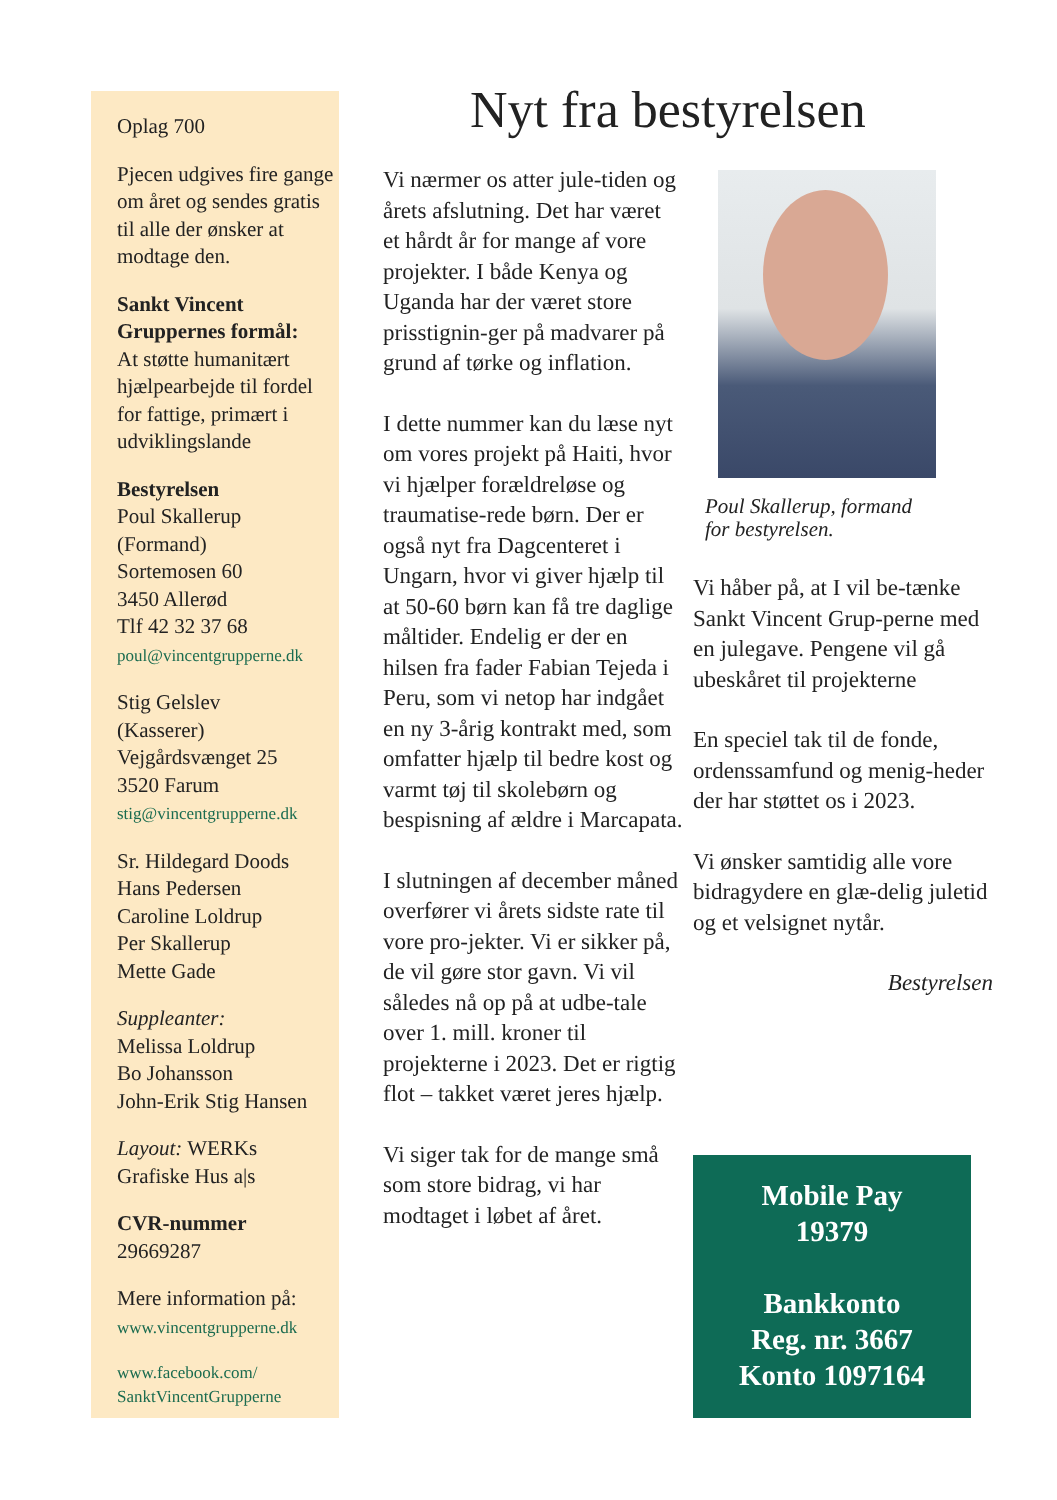Oplag 700
Pjecen udgives fire gange om året og sendes gratis til alle der ønsker at modtage den.
Sankt Vincent Gruppernes formål:
At støtte humanitært hjælpearbejde til fordel for fattige, primært i udviklingslande
Bestyrelsen
Poul Skallerup
(Formand)
Sortemosen 60
3450 Allerød
Tlf 42 32 37 68
poul@vincentgrupperne.dk
Stig Gelslev
(Kasserer)
Vejgårdsvænget 25
3520 Farum
stig@vincentgrupperne.dk
Sr. Hildegard Doods
Hans Pedersen
Caroline Loldrup
Per Skallerup
Mette Gade
Suppleanter:
Melissa Loldrup
Bo Johansson
John-Erik Stig Hansen
Layout: WERKs
Grafiske Hus a|s
CVR-nummer
29669287
Mere information på:
www.vincentgrupperne.dk
www.facebook.com/
SanktVincentGrupperne
Nyt fra bestyrelsen
Vi nærmer os atter jule-tiden og årets afslutning. Det har været et hårdt år for mange af vore projekter. I både Kenya og Uganda har der været store prisstignin-ger på madvarer på grund af tørke og inflation.
I dette nummer kan du læse nyt om vores projekt på Haiti, hvor vi hjælper forældreløse og traumatise-rede børn. Der er også nyt fra Dagcenteret i Ungarn, hvor vi giver hjælp til at 50-60 børn kan få tre daglige måltider. Endelig er der en hilsen fra fader Fabian Tejeda i Peru, som vi netop har indgået en ny 3-årig kontrakt med, som omfatter hjælp til bedre kost og varmt tøj til skolebørn og bespisning af ældre i Marcapata.
I slutningen af december måned overfører vi årets sidste rate til vore pro-jekter. Vi er sikker på, de vil gøre stor gavn. Vi vil således nå op på at udbe-tale over 1. mill. kroner til projekterne i 2023. Det er rigtig flot – takket været jeres hjælp.
Vi siger tak for de mange små som store bidrag, vi har modtaget i løbet af året.
Poul Skallerup, formand
for bestyrelsen.
Vi håber på, at I vil be-tænke Sankt Vincent Grup-perne med en julegave. Pengene vil gå ubeskåret til projekterne
En speciel tak til de fonde, ordenssamfund og menig-heder der har støttet os i 2023.
Vi ønsker samtidig alle vore bidragydere en glæ-delig juletid og et velsignet nytår.
Bestyrelsen
Mobile Pay
19379
Bankkonto
Reg. nr. 3667
Konto 1097164